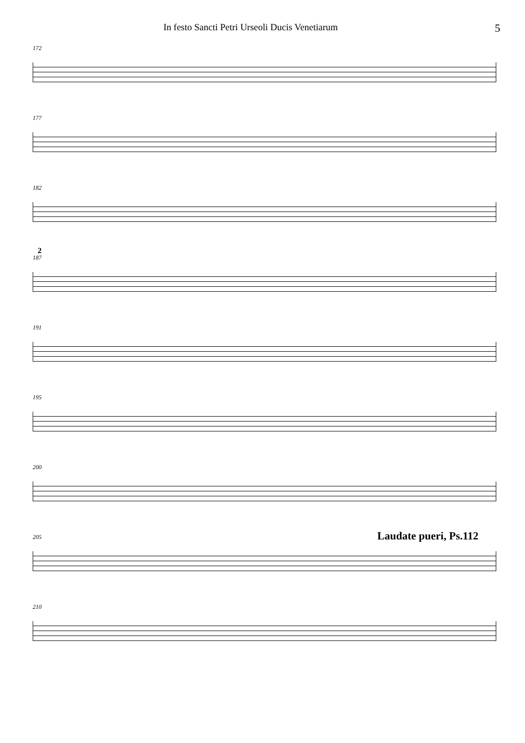In festo Sancti Petri Urseoli Ducis Venetiarum 5
172
177
182
2
187
191
195
200
205
Laudate pueri, Ps.112
210